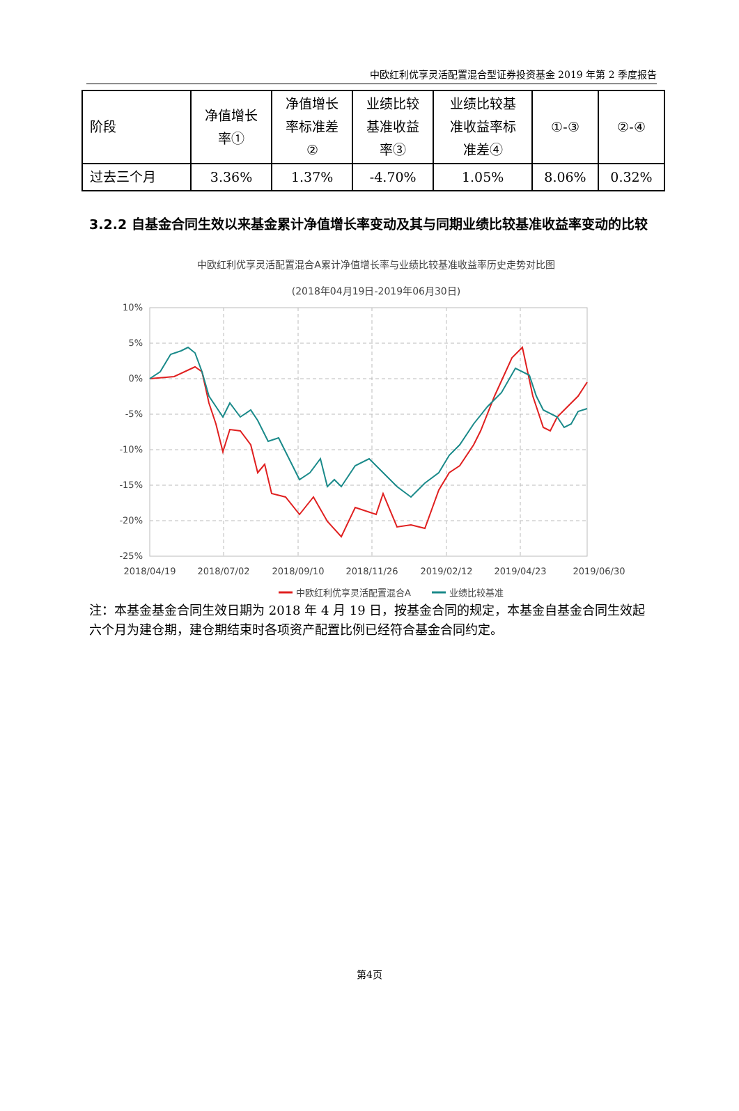中欧红利优享灵活配置混合型证券投资基金 2019 年第 2 季度报告
| 阶段 | 净值增长 率① | 净值增长 率标准差 ② | 业绩比较 基准收益 率③ | 业绩比较基 准收益率标 准差④ | ①-③ | ②-④ |
| 过去三个月 | 3.36% | 1.37% | -4.70% | 1.05% | 8.06% | 0.32% |
3.2.2 自基金合同生效以来基金累计净值增长率变动及其与同期业绩比较基准收益率变动的比较
中欧红利优享灵活配置混合A累计净值增长率与业绩比较基准收益率历史走势对比图
(2018年04月19日-2019年06月30日)
10%
5%
0%
-5%
-10%
-15%
-20%
-25%
2018/04/19
2018/07/02
2018/09/10
2018/11/26
2019/02/12
2019/04/23
2019/06/30
中欧红利优享灵活配置混合A
业绩比较基准
注：本基金基金合同生效日期为 2018 年 4 月 19 日，按基金合同的规定，本基金自基金合同生效起六个月为建仓期，建仓期结束时各项资产配置比例已经符合基金合同约定。
第4页